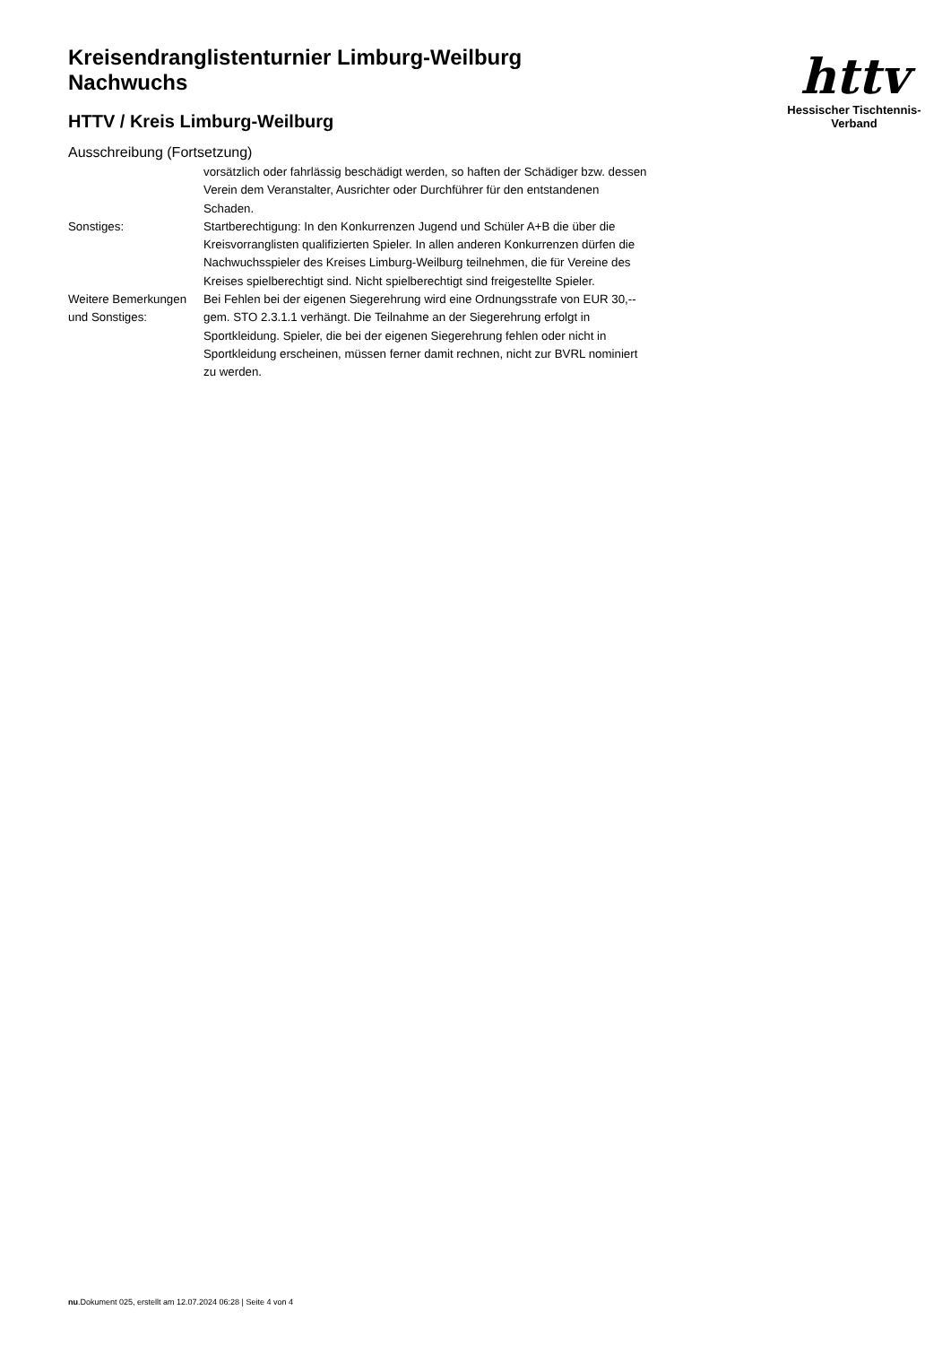Kreisendranglistenturnier Limburg-Weilburg
Nachwuchs
HTTV / Kreis Limburg-Weilburg
Ausschreibung (Fortsetzung)
httv
Hessischer Tischtennis-Verband
| | vorsätzlich oder fahrlässig beschädigt werden, so haften der Schädiger bzw. dessen Verein dem Veranstalter, Ausrichter oder Durchführer für den entstandenen Schaden. |
| Sonstiges: | Startberechtigung: In den Konkurrenzen Jugend und Schüler A+B die über die Kreisvorranglisten qualifizierten Spieler. In allen anderen Konkurrenzen dürfen die Nachwuchsspieler des Kreises Limburg-Weilburg teilnehmen, die für Vereine des Kreises spielberechtigt sind. Nicht spielberechtigt sind freigestellte Spieler. |
| Weitere Bemerkungen und Sonstiges: | Bei Fehlen bei der eigenen Siegerehrung wird eine Ordnungsstrafe von EUR 30,-- gem. STO 2.3.1.1 verhängt. Die Teilnahme an der Siegerehrung erfolgt in Sportkleidung. Spieler, die bei der eigenen Siegerehrung fehlen oder nicht in Sportkleidung erscheinen, müssen ferner damit rechnen, nicht zur BVRL nominiert zu werden. |
nu.Dokument 025, erstellt am 12.07.2024 06:28 | Seite 4 von 4